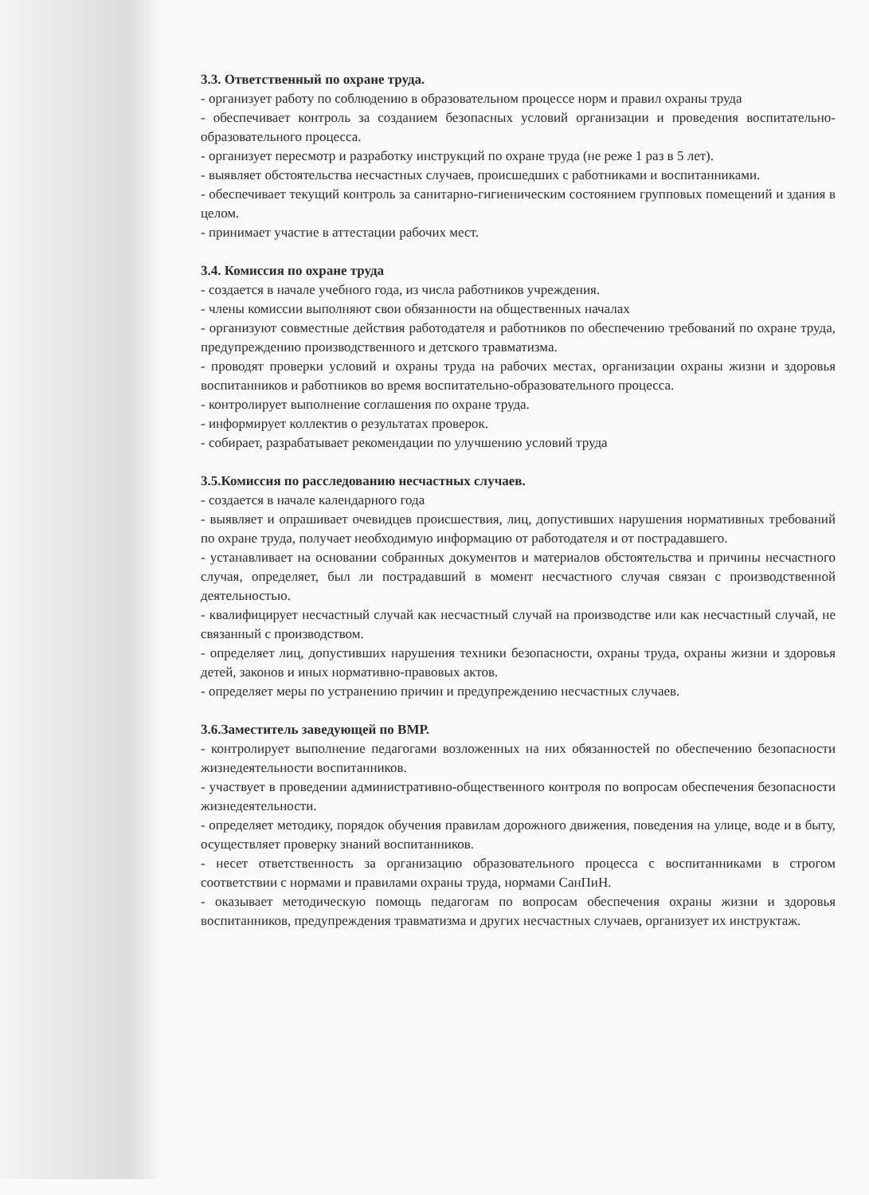3.3. Ответственный по охране труда.
- организует работу по соблюдению в образовательном процессе норм и правил охраны труда
- обеспечивает контроль за созданием безопасных условий организации и проведения воспитательно-образовательного процесса.
- организует пересмотр и разработку инструкций по охране труда (не реже 1 раз в 5 лет).
- выявляет обстоятельства несчастных случаев, происшедших с работниками и воспитанниками.
- обеспечивает текущий контроль за санитарно-гигиеническим состоянием групповых помещений и здания в целом.
- принимает участие в аттестации рабочих мест.
3.4. Комиссия по охране труда
- создается в начале учебного года, из числа работников учреждения.
- члены комиссии выполняют свои обязанности на общественных началах
- организуют совместные действия работодателя и работников по обеспечению требований по охране труда, предупреждению производственного и детского травматизма.
- проводят проверки условий и охраны труда на рабочих местах, организации охраны жизни и здоровья воспитанников и работников во время воспитательно-образовательного процесса.
- контролирует выполнение соглашения по охране труда.
- информирует коллектив о результатах проверок.
- собирает, разрабатывает рекомендации по улучшению условий труда
3.5.Комиссия по расследованию несчастных случаев.
- создается в начале календарного года
- выявляет и опрашивает очевидцев происшествия, лиц, допустивших нарушения нормативных требований по охране труда, получает необходимую информацию от работодателя и от пострадавшего.
- устанавливает на основании собранных документов и материалов обстоятельства и причины несчастного случая, определяет, был ли пострадавший в момент несчастного случая связан с производственной деятельностью.
- квалифицирует несчастный случай как несчастный случай на производстве или как несчастный случай, не связанный с производством.
- определяет лиц, допустивших нарушения техники безопасности, охраны труда, охраны жизни и здоровья детей, законов и иных нормативно-правовых актов.
- определяет меры по устранению причин и предупреждению несчастных случаев.
3.6.Заместитель заведующей по ВМР.
- контролирует выполнение педагогами возложенных на них обязанностей по обеспечению безопасности жизнедеятельности воспитанников.
- участвует в проведении административно-общественного контроля по вопросам обеспечения безопасности жизнедеятельности.
- определяет методику, порядок обучения правилам дорожного движения, поведения на улице, воде и в быту, осуществляет проверку знаний воспитанников.
- несет ответственность за организацию образовательного процесса с воспитанниками в строгом соответствии с нормами и правилами охраны труда, нормами СанПиН.
- оказывает методическую помощь педагогам по вопросам обеспечения охраны жизни и здоровья воспитанников, предупреждения травматизма и других несчастных случаев, организует их инструктаж.